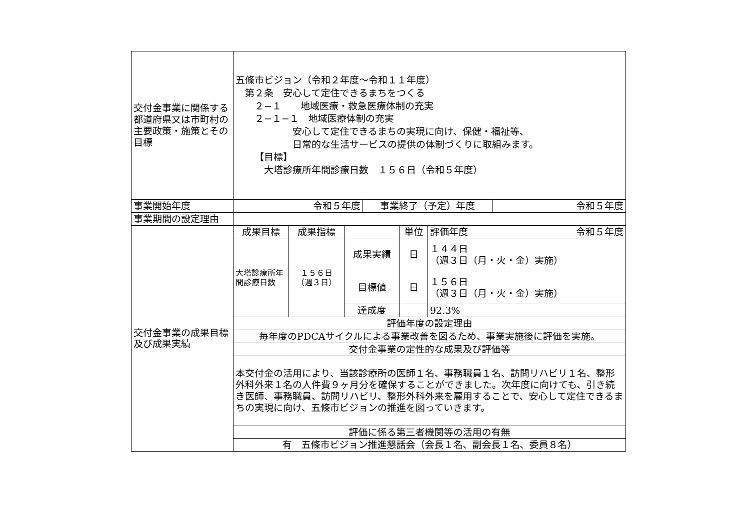| 交付金事業に関係する都道府県又は市町村の主要政策・施策とその目標 | 五條市ビジョン（令和２年度～令和１１年度） 第２条 安心して定住できるまちをつくる ２−１ 地域医療・救急医療体制の充実 ２−１−１ 地域医療体制の充実 安心して定住できるまちの実現に向け、保健・福祉等、 日常的な生活サービスの提供の体制づくりに取組みます。 【目標】 大塔診療所年間診療日数 １５６日（令和５年度） | | | | |
| 事業開始年度 | / 令和５年度 / 事業終了（予定）年度 / 令和５年度 / | | | | |
| 事業期間の設定理由 | | | | | |
| 交付金事業の成果目標及び成果実績 | 成果目標 | 成果指標 | | 単位 | 評価年度 令和５年度 |
| | 大塔診療所年間診療日数 | １５６日 （週３日） | 成果実績 | 日 | １４４日 （週３日（月・火・金）実施） |
| | | | 目標値 | 日 | １５６日 （週３日（月・火・金）実施） |
| | | | 達成度 | | 92.3% |
| | 評価年度の設定理由 | | | | |
| | 毎年度のPDCAサイクルによる事業改善を図るため、事業実施後に評価を実施。 | | | | |
| | 交付金事業の定性的な成果及び評価等 | | | | |
| | 本交付金の活用により、当該診療所の医師１名、事務職員１名、訪問リハビリ１名、整形外科外来１名の人件費９ヶ月分を確保することができました。次年度に向けても、引き続き医師、事務職員、訪問リハビリ、整形外科外来を雇用することで、安心して定住できるまちの実現に向け、五條市ビジョンの推進を図っていきます。 | | | | |
| | 評価に係る第三者機関等の活用の有無 | | | | |
| | 有 五條市ビジョン推進懇話会（会長１名、副会長１名、委員８名） | | | | |